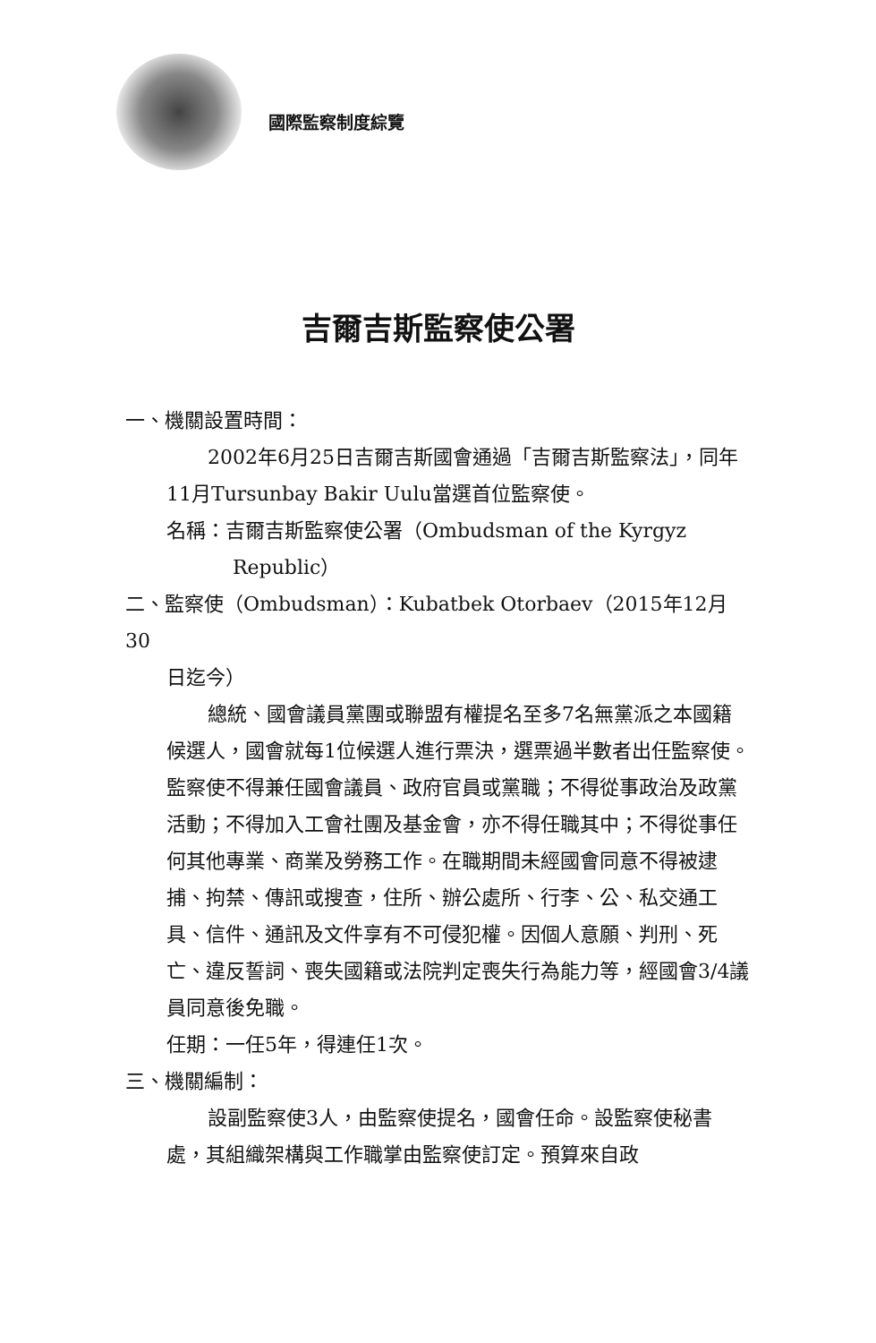國際監察制度綜覽
吉爾吉斯監察使公署
一、機關設置時間：
2002年6月25日吉爾吉斯國會通過「吉爾吉斯監察法」，同年11月Tursunbay Bakir Uulu當選首位監察使。
名稱：吉爾吉斯監察使公署（Ombudsman of the Kyrgyz
Republic）
二、監察使（Ombudsman）：Kubatbek Otorbaev（2015年12月30
日迄今）
總統、國會議員黨團或聯盟有權提名至多7名無黨派之本國籍候選人，國會就每1位候選人進行票決，選票過半數者出任監察使。監察使不得兼任國會議員、政府官員或黨職；不得從事政治及政黨活動；不得加入工會社團及基金會，亦不得任職其中；不得從事任何其他專業、商業及勞務工作。在職期間未經國會同意不得被逮捕、拘禁、傳訊或搜查，住所、辦公處所、行李、公、私交通工具、信件、通訊及文件享有不可侵犯權。因個人意願、判刑、死亡、違反誓詞、喪失國籍或法院判定喪失行為能力等，經國會3/4議員同意後免職。
任期：一任5年，得連任1次。
三、機關編制：
設副監察使3人，由監察使提名，國會任命。設監察使秘書處，其組織架構與工作職掌由監察使訂定。預算來自政